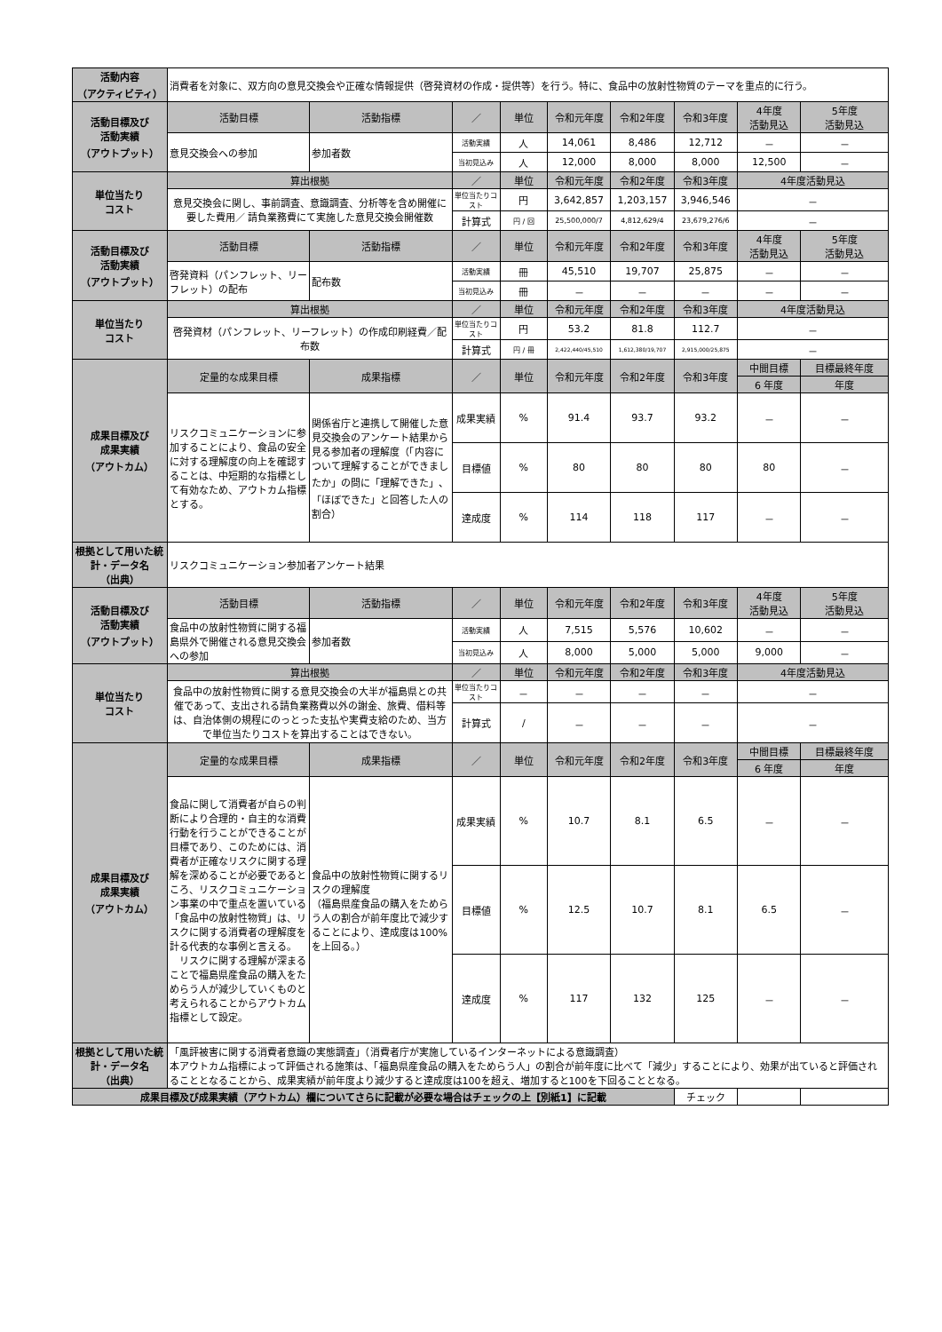| 活動内容 （アクティビティ） | 消費者を対象に、双方向の意見交換会や正確な情報提供（啓発資材の作成・提供等）を行う。特に、食品中の放射性物質のテーマを重点的に行う。 | | | | | | | | |
| 活動目標及び 活動実績 （アウトプット） | 活動目標 | 活動指標 | ／ | 単位 | 令和元年度 | 令和2年度 | 令和3年度 | 4年度 活動見込 | 5年度 活動見込 |
| | 意見交換会への参加 | 参加者数 | 活動実績 | 人 | 14,061 | 8,486 | 12,712 | － | － |
| | | | 当初見込み | 人 | 12,000 | 8,000 | 8,000 | 12,500 | － |
| 単位当たり コスト | 算出根拠 | | ／ | 単位 | 令和元年度 | 令和2年度 | 令和3年度 | 4年度活動見込 | |
| | 意見交換会に関し、事前調査、意識調査、分析等を含め開催に要した費用／ 請負業務費にて実施した意見交換会開催数 | | 単位当たりコスト | 円 | 3,642,857 | 1,203,157 | 3,946,546 | － | |
| | | | 計算式 | 円 / 回 | 25,500,000/7 | 4,812,629/4 | 23,679,276/6 | － | |
| 活動目標及び 活動実績 （アウトプット） | 活動目標 | 活動指標 | ／ | 単位 | 令和元年度 | 令和2年度 | 令和3年度 | 4年度 活動見込 | 5年度 活動見込 |
| | 啓発資料（パンフレット、リーフレット）の配布 | 配布数 | 活動実績 | 冊 | 45,510 | 19,707 | 25,875 | － | － |
| | | | 当初見込み | 冊 | － | － | － | － | － |
| 単位当たり コスト | 算出根拠 | | ／ | 単位 | 令和元年度 | 令和2年度 | 令和3年度 | 4年度活動見込 | |
| | 啓発資材（パンフレット、リーフレット）の作成印刷経費／配布数 | | 単位当たりコスト | 円 | 53.2 | 81.8 | 112.7 | － | |
| | | | 計算式 | 円 / 冊 | 2,422,440/45,510 | 1,612,380/19,707 | 2,915,000/25,875 | － | |
| 成果目標及び 成果実績 （アウトカム） | 定量的な成果目標 | 成果指標 | ／ | 単位 | 令和元年度 | 令和2年度 | 令和3年度 | 中間目標 | 目標最終年度 |
| | | | | | | | | 6 年度 | 年度 |
| | リスクコミュニケーションに参加することにより、食品の安全に対する理解度の向上を確認することは、中短期的な指標として有効なため、アウトカム指標とする。 | 関係省庁と連携して開催した意見交換会のアンケート結果から見る参加者の理解度（「内容について理解することができましたか」の問に「理解できた」、「ほぼできた」と回答した人の割合） | 成果実績 | % | 91.4 | 93.7 | 93.2 | － | － |
| | | | 目標値 | % | 80 | 80 | 80 | 80 | － |
| | | | 達成度 | % | 114 | 118 | 117 | － | － |
| 根拠として用いた統計・データ名 （出典） | リスクコミュニケーション参加者アンケート結果 | | | | | | | | |
| 活動目標及び 活動実績 （アウトプット） | 活動目標 | 活動指標 | ／ | 単位 | 令和元年度 | 令和2年度 | 令和3年度 | 4年度 活動見込 | 5年度 活動見込 |
| | 食品中の放射性物質に関する福島県外で開催される意見交換会への参加 | 参加者数 | 活動実績 | 人 | 7,515 | 5,576 | 10,602 | － | － |
| | | | 当初見込み | 人 | 8,000 | 5,000 | 5,000 | 9,000 | － |
| 単位当たり コスト | 算出根拠 | | ／ | 単位 | 令和元年度 | 令和2年度 | 令和3年度 | 4年度活動見込 | |
| | 食品中の放射性物質に関する意見交換会の大半が福島県との共催であって、支出される請負業務費以外の謝金、旅費、借料等は、自治体側の規程にのっとった支払や実費支給のため、当方で単位当たりコストを算出することはできない。 | | 単位当たりコスト | － | － | － | － | － | |
| | | | 計算式 | / | － | － | － | － | |
| 成果目標及び 成果実績 （アウトカム） | 定量的な成果目標 | 成果指標 | ／ | 単位 | 令和元年度 | 令和2年度 | 令和3年度 | 中間目標 | 目標最終年度 |
| | | | | | | | | 6 年度 | 年度 |
| | 食品に関して消費者が自らの判断により合理的・自主的な消費行動を行うことができることが目標であり、このためには、消費者が正確なリスクに関する理解を深めることが必要であるところ、リスクコミュニケーション事業の中で重点を置いている「食品中の放射性物質」は、リスクに関する消費者の理解度を計る代表的な事例と言える。 リスクに関する理解が深まることで福島県産食品の購入をためらう人が減少していくものと考えられることからアウトカム指標として設定。 | 食品中の放射性物質に関するリスクの理解度 （福島県産食品の購入をためらう人の割合が前年度比で減少することにより、達成度は100%を上回る。） | 成果実績 | % | 10.7 | 8.1 | 6.5 | － | － |
| | | | 目標値 | % | 12.5 | 10.7 | 8.1 | 6.5 | － |
| | | | 達成度 | % | 117 | 132 | 125 | － | － |
| 根拠として用いた統計・データ名 （出典） | 「風評被害に関する消費者意識の実態調査」（消費者庁が実施しているインターネットによる意識調査） 本アウトカム指標によって評価される施策は、「福島県産食品の購入をためらう人」の割合が前年度に比べて「減少」することにより、効果が出ていると評価されることとなることから、成果実績が前年度より減少すると達成度は100を超え、増加すると100を下回ることとなる。 | | | | | | | | |
| 成果目標及び成果実績（アウトカム）欄についてさらに記載が必要な場合はチェックの上【別紙1】に記載 | | | | | | | チェック | | |